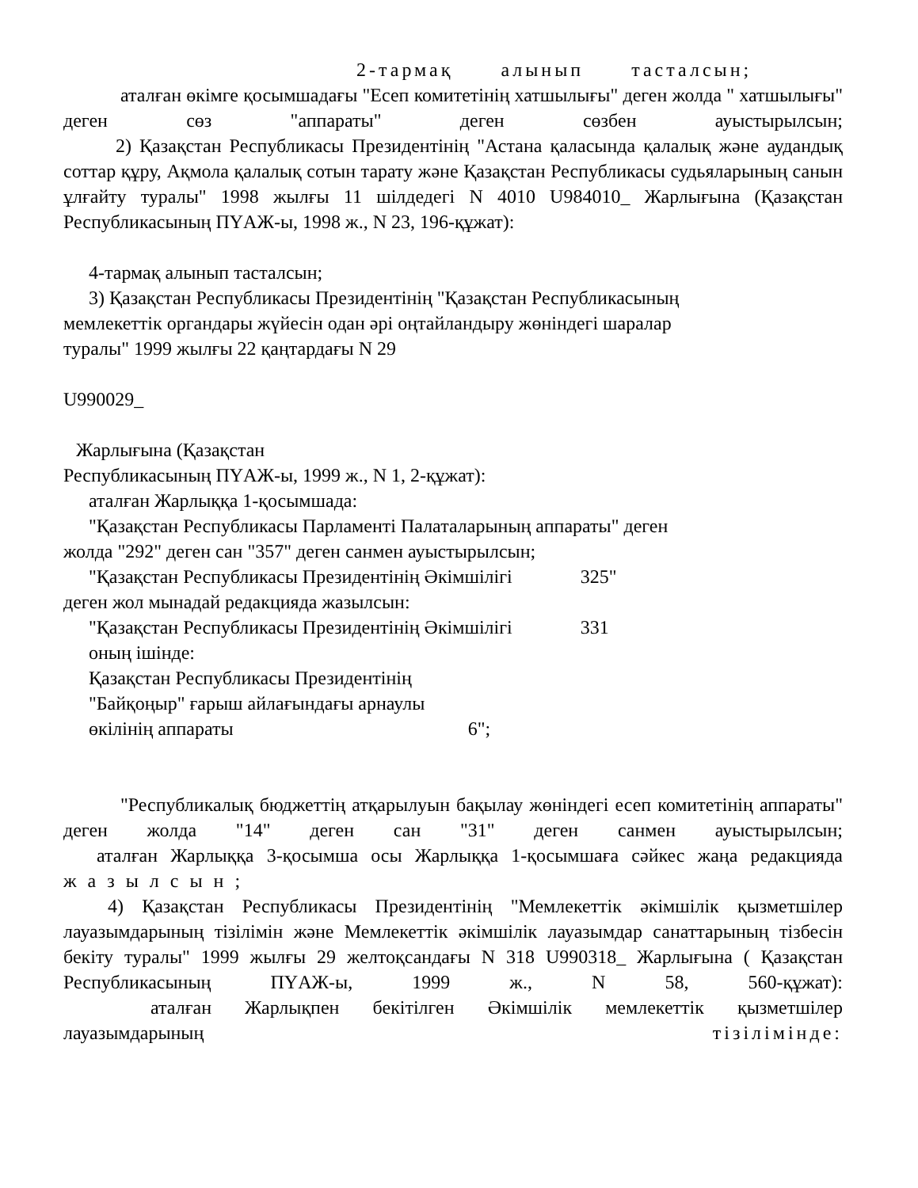2-тармақ алынып тасталсын;
аталған өкімге қосымшадағы "Есеп комитетінің хатшылығы" деген жолда " хатшылығы" деген сөз "аппараты" деген сөзбен ауыстырылсын;
2) Қазақстан Республикасы Президентінің "Астана қаласында қалалық және аудандық соттар құру, Ақмола қалалық сотын тарату және Қазақстан Республикасы судьяларының санын ұлғайту туралы" 1998 жылғы 11 шілдедегі N 4010 U984010_ Жарлығына (Қазақстан Республикасының ПҮАЖ-ы, 1998 ж., N 23, 196-құжат):
4-тармақ алынып тасталсын;
3) Қазақстан Республикасы Президентінің "Қазақстан Республикасының
мемлекеттік органдары жүйесін одан әрі оңтайландыру жөніндегі шаралар
туралы" 1999 жылғы 22 қаңтардағы N 29
U990029_
Жарлығына (Қазақстан
Республикасының ПҮАЖ-ы, 1999 ж., N 1, 2-құжат):
аталған Жарлыққа 1-қосымшада:
"Қазақстан Республикасы Парламенті Палаталарының аппараты" деген
жолда "292" деген сан "357" деген санмен ауыстырылсын;
"Қазақстан Республикасы Президентінің Әкімшілігі 325"
деген жол мынадай редакцияда жазылсын:
"Қазақстан Республикасы Президентінің Әкімшілігі 331
оның ішінде:
Қазақстан Республикасы Президентінің
"Байқоңыр" ғарыш айлағындағы арнаулы
өкілінің аппараты 6";
"Республикалық бюджеттің атқарылуын бақылау жөніндегі есеп комитетінің аппараты" деген жолда "14" деген сан "31" деген санмен ауыстырылсын;
аталған Жарлыққа 3-қосымша осы Жарлыққа 1-қосымшаға сәйкес жаңа редакцияда
жазылсын;
4) Қазақстан Республикасы Президентінің "Мемлекеттік әкімшілік қызметшілер лауазымдарының тізілімін және Мемлекеттік әкімшілік лауазымдар санаттарының тізбесін бекіту туралы" 1999 жылғы 29 желтоқсандағы N 318 U990318_ Жарлығына ( Қазақстан Республикасының ПҮАЖ-ы, 1999 ж., N 58, 560-құжат):
аталған Жарлықпен бекітілген Әкімшілік мемлекеттік қызметшілер лауазымдарының тізілімінде: